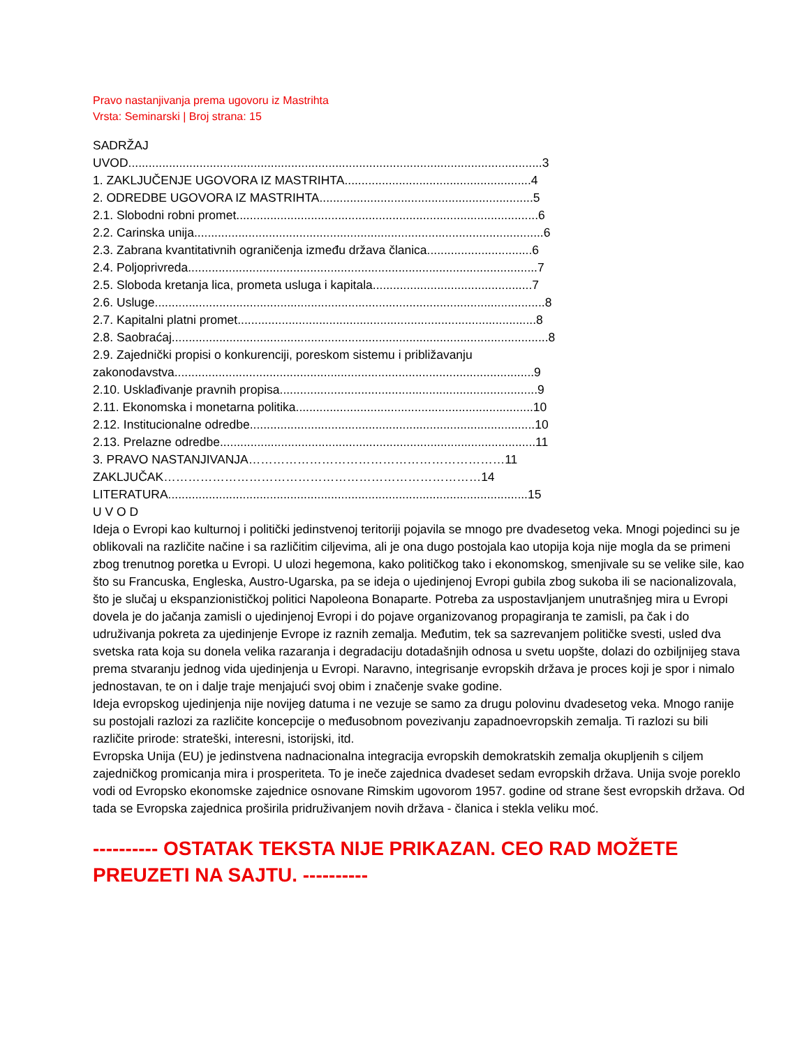Pravo nastanjivanja prema ugovoru iz Mastrihta
Vrsta: Seminarski | Broj strana: 15
SADRŽAJ
UVOD..........................................................................................................................3
1. ZAKLJUČENJE UGOVORA IZ MASTRIHTA.......................................................4
2. ODREDBE UGOVORA IZ MASTRIHTA...............................................................5
2.1. Slobodni robni promet.........................................................................................6
2.2. Carinska unija.......................................................................................................6
2.3. Zabrana kvantitativnih ograničenja između država članica...............................6
2.4. Poljoprivreda.......................................................................................................7
2.5. Sloboda kretanja lica, prometa usluga i kapitala...............................................7
2.6. Usluge...................................................................................................................8
2.7. Kapitalni platni promet........................................................................................8
2.8. Saobraćaj...............................................................................................................8
2.9. Zajednički propisi o konkurenciji, poreskom sistemu i približavanju
zakonodavstva..........................................................................................................9
2.10. Usklađivanje pravnih propisa............................................................................9
2.11. Ekonomska i monetarna politika......................................................................10
2.12. Institucionalne odredbe....................................................................................10
2.13. Prelazne odredbe.............................................................................................11
3. PRAVO NASTANJIVANJA………………………………………………………11
ZAKLJUČAK……………………………………………………………………14
LITERATURA..........................................................................................................15
U V O D
Ideja o Evropi kao kulturnoj i politički jedinstvenoj teritoriji pojavila se mnogo pre dvadesetog veka. Mnogi pojedinci su je oblikovali na različite načine i sa različitim ciljevima, ali je ona dugo postojala kao utopija koja nije mogla da se primeni zbog trenutnog poretka u Evropi. U ulozi hegemona, kako političkog tako i ekonomskog, smenjivale su se velike sile, kao što su Francuska, Engleska, Austro-Ugarska, pa se ideja o ujedinjenoj Evropi gubila zbog sukoba ili se nacionalizovala, što je slučaj u ekspanzionističkoj politici Napoleona Bonaparte. Potreba za uspostavljanjem unutrašnjeg mira u Evropi dovela je do jačanja zamisli o ujedinjenoj Evropi i do pojave organizovanog propagiranja te zamisli, pa čak i do udruživanja pokreta za ujedinjenje Evrope iz raznih zemalja. Međutim, tek sa sazrevanjem političke svesti, usled dva svetska rata koja su donela velika razaranja i degradaciju dotadašnjih odnosa u svetu uopšte, dolazi do ozbiljnijeg stava prema stvaranju jednog vida ujedinjenja u Evropi. Naravno, integrisanje evropskih država je proces koji je spor i nimalo jednostavan, te on i dalje traje menjajući svoj obim i značenje svake godine.
Ideja evropskog ujedinjenja nije novijeg datuma i ne vezuje se samo za drugu polovinu dvadesetog veka. Mnogo ranije su postojali razlozi za različite koncepcije o međusobnom povezivanju zapadnoevropskih zemalja. Ti razlozi su bili različite prirode: strateški, interesni, istorijski, itd.
Evropska Unija (EU) je jedinstvena nadnacionalna integracija evropskih demokratskih zemalja okupljenih s ciljem zajedničkog promicanja mira i prosperiteta. To je ineče zajednica dvadeset sedam evropskih država. Unija svoje poreklo vodi od Evropsko ekonomske zajednice osnovane Rimskim ugovorom 1957. godine od strane šest evropskih država. Od tada se Evropska zajednica proširila pridruživanjem novih država - članica i stekla veliku moć.
---------- OSTATAK TEKSTA NIJE PRIKAZAN. CEO RAD MOŽETE PREUZETI NA SAJTU. ----------